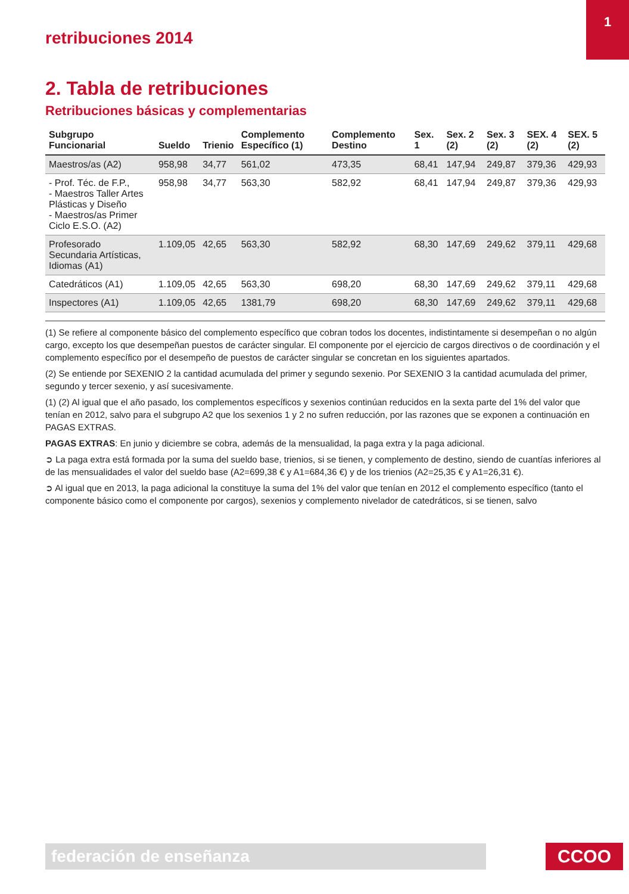retribuciones 2014
1
2. Tabla de retribuciones
Retribuciones básicas y complementarias
| Subgrupo Funcionarial | Sueldo | Trienio | Complemento Específico (1) | Complemento Destino | Sex. 1 | Sex. 2 (2) | Sex. 3 (2) | SEX. 4 (2) | SEX. 5 (2) |
| --- | --- | --- | --- | --- | --- | --- | --- | --- | --- |
| Maestros/as (A2) | 958,98 | 34,77 | 561,02 | 473,35 | 68,41 | 147,94 | 249,87 | 379,36 | 429,93 |
| - Prof. Téc. de F.P., - Maestros Taller Artes Plásticas y Diseño - Maestros/as Primer Ciclo E.S.O. (A2) | 958,98 | 34,77 | 563,30 | 582,92 | 68,41 | 147,94 | 249,87 | 379,36 | 429,93 |
| Profesorado Secundaria Artísticas, Idiomas (A1) | 1.109,05 | 42,65 | 563,30 | 582,92 | 68,30 | 147,69 | 249,62 | 379,11 | 429,68 |
| Catedráticos (A1) | 1.109,05 | 42,65 | 563,30 | 698,20 | 68,30 | 147,69 | 249,62 | 379,11 | 429,68 |
| Inspectores (A1) | 1.109,05 | 42,65 | 1381,79 | 698,20 | 68,30 | 147,69 | 249,62 | 379,11 | 429,68 |
(1) Se refiere al componente básico del complemento específico que cobran todos los docentes, indistintamente si desempeñan o no algún cargo, excepto los que desempeñan puestos de carácter singular. El componente por el ejercicio de cargos directivos o de coordinación y el complemento específico por el desempeño de puestos de carácter singular se concretan en los siguientes apartados.
(2) Se entiende por SEXENIO 2 la cantidad acumulada del primer y segundo sexenio. Por SEXENIO 3 la cantidad acumulada del primer, segundo y tercer sexenio, y así sucesivamente.
(1) (2) Al igual que el año pasado, los complementos específicos y sexenios continúan reducidos en la sexta parte del 1% del valor que tenían en 2012, salvo para el subgrupo A2 que los sexenios 1 y 2 no sufren reducción, por las razones que se exponen a continuación en PAGAS EXTRAS.
PAGAS EXTRAS: En junio y diciembre se cobra, además de la mensualidad, la paga extra y la paga adicional.
➲ La paga extra está formada por la suma del sueldo base, trienios, si se tienen, y complemento de destino, siendo de cuantías inferiores al de las mensualidades el valor del sueldo base (A2=699,38 € y A1=684,36 €) y de los trienios (A2=25,35 € y A1=26,31 €).
➲ Al igual que en 2013, la paga adicional la constituye la suma del 1% del valor que tenían en 2012 el complemento específico (tanto el componente básico como el componente por cargos), sexenios y complemento nivelador de catedráticos, si se tienen, salvo
federación de enseñanza CCOO